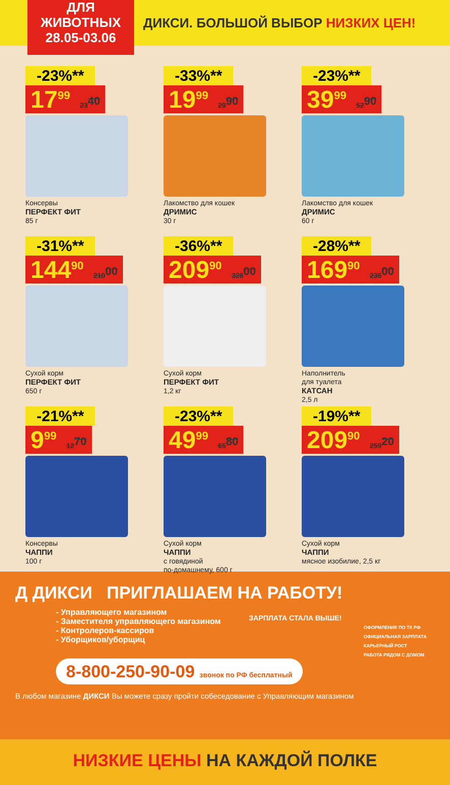ДЛЯ ЖИВОТНЫХ
28.05-03.06
ДИКСИ. БОЛЬШОЙ ВЫБОР НИЗКИХ ЦЕН!
-23%**
17<sup>99</sup> 23<sup>40</sup>
Консервы
ПЕРФЕКТ ФИТ
85 г
-33%**
19<sup>99</sup> 29<sup>90</sup>
Лакомство для кошек
ДРИМИС
30 г
-23%**
39<sup>99</sup> 52<sup>90</sup>
Лакомство для кошек
ДРИМИС
60 г
-31%**
144<sup>90</sup> 210<sup>00</sup>
Сухой корм
ПЕРФЕКТ ФИТ
650 г
-36%**
209<sup>90</sup> 328<sup>00</sup>
Сухой корм
ПЕРФЕКТ ФИТ
1,2 кг
-28%**
169<sup>90</sup> 236<sup>00</sup>
Наполнитель
для туалета
КАТСАН
2,5 л
-21%**
9<sup>99</sup> 12<sup>70</sup>
Консервы
ЧАППИ
100 г
-23%**
49<sup>99</sup> 65<sup>80</sup>
Сухой корм
ЧАППИ
с говядиной
по-домашнему, 600 г
-19%**
209<sup>90</sup> 259<sup>20</sup>
Сухой корм
ЧАППИ
мясное изобилие, 2,5 кг
Д ДИКСИ ПРИГЛАШАЕМ НА РАБОТУ!
- Управляющего магазином
- Заместителя управляющего магазином
- Контролеров-кассиров
- Уборщиков/уборщиц
ЗАРПЛАТА СТАЛА ВЫШЕ!
ОФОРМЛЕНИЕ ПО ТК РФ ОФИЦИАЛЬНАЯ ЗАРПЛАТА КАРЬЕРНЫЙ РОСТ РАБОТА РЯДОМ С ДОМОМ
8-800-250-90-09 звонок по РФ бесплатный
В любом магазине ДИКСИ Вы можете сразу пройти собеседование с Управляющим магазином
НИЗКИЕ ЦЕНЫ НА КАЖДОЙ ПОЛКЕ